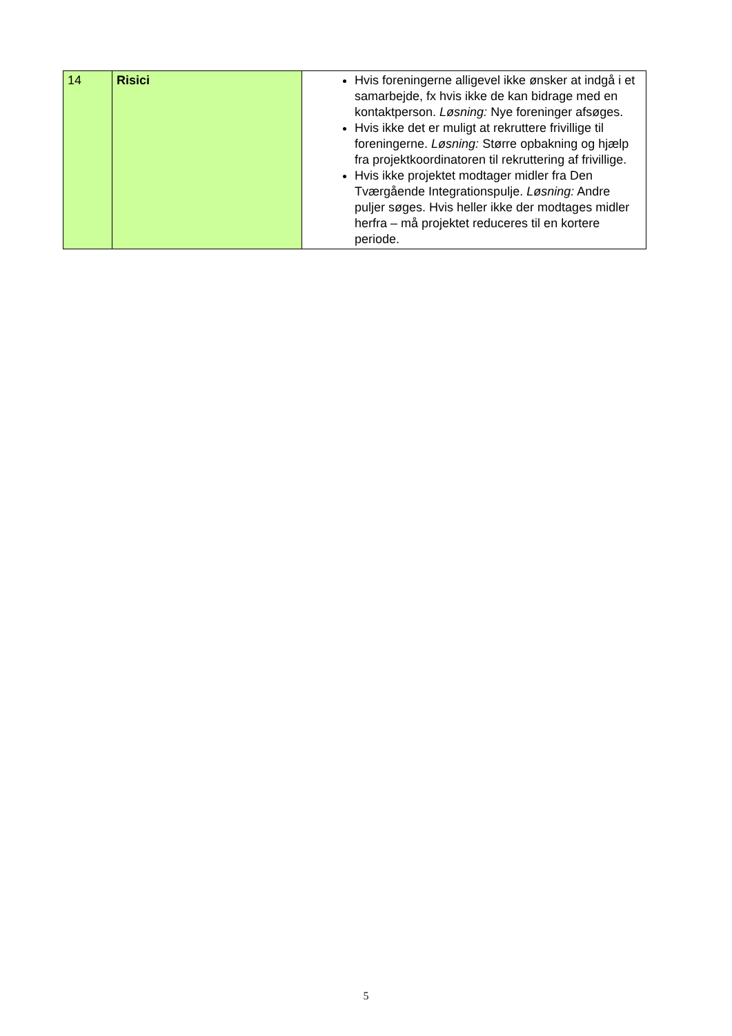| 14 | Risici | Hvis foreningerne alligevel ikke ønsker at indgå i et samarbejde, fx hvis ikke de kan bidrage med en kontaktperson. Løsning: Nye foreninger afsøges. Hvis ikke det er muligt at rekruttere frivillige til foreningerne. Løsning: Større opbakning og hjælp fra projektkoordinatoren til rekruttering af frivillige. Hvis ikke projektet modtager midler fra Den Tværgående Integrationspulje. Løsning: Andre puljer søges. Hvis heller ikke der modtages midler herfra – må projektet reduceres til en kortere periode. |
5